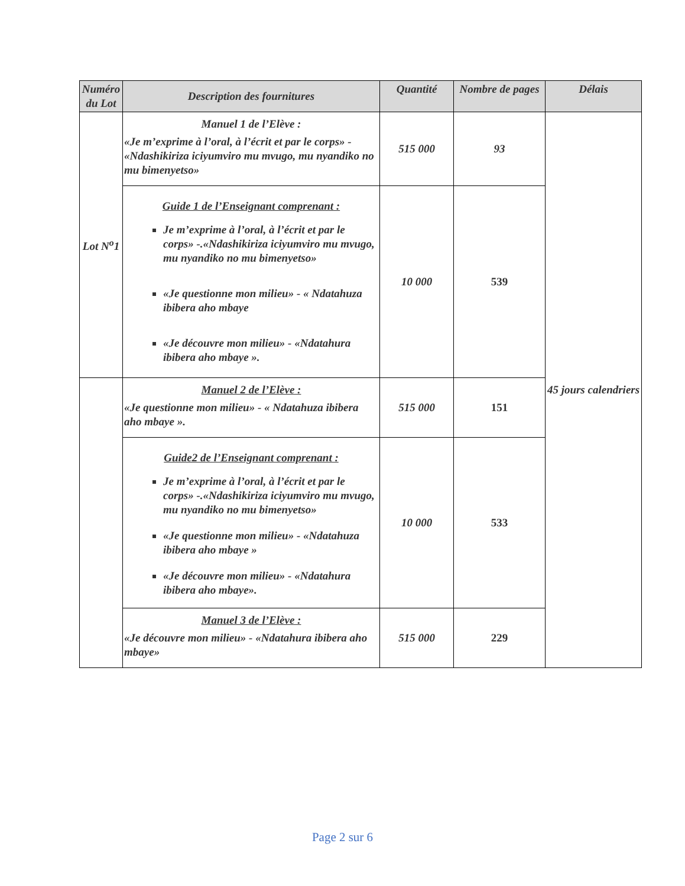| Numéro du Lot | Description des fournitures | Quantité | Nombre de pages | Délais |
| --- | --- | --- | --- | --- |
| Lot N<sup>o</sup>1 | Manuel 1 de l’Elève : «Je m’exprime à l’oral, à l’écrit et par le corps» - «Ndashikiriza iciyumviro mu mvugo, mu nyandiko no mu bimenyetso» | 515 000 | 93 | 45 jours calendriers |
| | Guide 1 de l’Enseignant comprenant : Je m’exprime à l’oral, à l’écrit et par le corps» -.«Ndashikiriza iciyumviro mu mvugo, mu nyandiko no mu bimenyetso» «Je questionne mon milieu» - « Ndatahuza ibibera aho mbaye «Je découvre mon milieu» - «Ndatahura ibibera aho mbaye ». | 10 000 | 539 | |
| | Manuel 2 de l’Elève : «Je questionne mon milieu» - « Ndatahuza ibibera aho mbaye ». | 515 000 | 151 | |
| | Guide2 de l’Enseignant comprenant : Je m’exprime à l’oral, à l’écrit et par le corps» -.«Ndashikiriza iciyumviro mu mvugo, mu nyandiko no mu bimenyetso» «Je questionne mon milieu» - «Ndatahuza ibibera aho mbaye » «Je découvre mon milieu» - «Ndatahura ibibera aho mbaye». | 10 000 | 533 | |
| | Manuel 3 de l’Elève : «Je découvre mon milieu» - «Ndatahura ibibera aho mbaye» | 515 000 | 229 | |
Page 2 sur 6